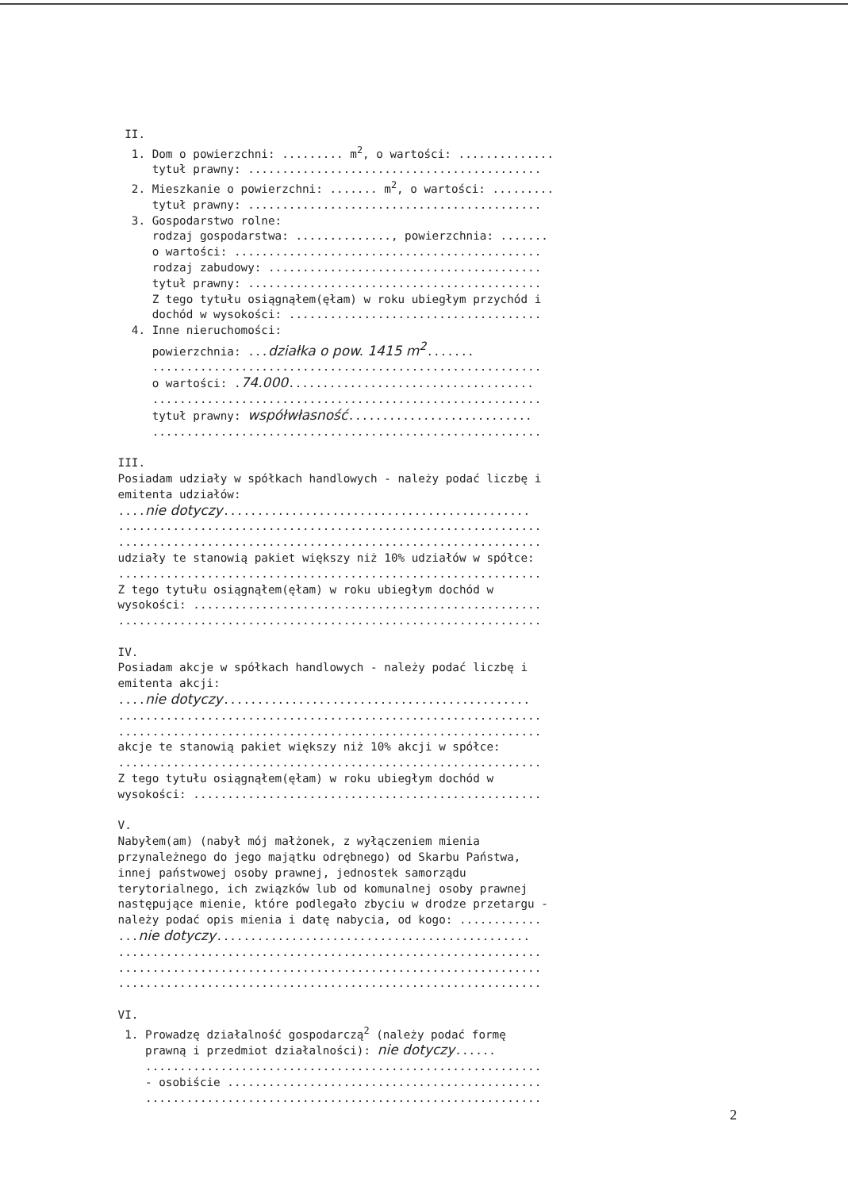II. 1. Dom o powierzchni: ......... m<sup>2</sup>, o wartości: .............. tytuł prawny: ........................................... 2. Mieszkanie o powierzchni: ....... m<sup>2</sup>, o wartości: ......... tytuł prawny: ........................................... 3. Gospodarstwo rolne: rodzaj gospodarstwa: .............., powierzchnia: ....... o wartości: ............................................. rodzaj zabudowy: ........................................ tytuł prawny: ........................................... Z tego tytułu osiągnąłem(ęłam) w roku ubiegłym przychód i dochód w wysokości: ..................................... 4. Inne nieruchomości: powierzchnia: ...działka o pow. 1415 m<sup>2</sup>....... ......................................................... o wartości: .74.000.................................... ......................................................... tytuł prawny: współwłasność........................... ......................................................... III. Posiadam udziały w spółkach handlowych - należy podać liczbę i emitenta udziałów: ....nie dotyczy............................................. .............................................................. .............................................................. udziały te stanowią pakiet większy niż 10% udziałów w spółce: .............................................................. Z tego tytułu osiągnąłem(ęłam) w roku ubiegłym dochód w wysokości: ................................................... .............................................................. IV. Posiadam akcje w spółkach handlowych - należy podać liczbę i emitenta akcji: ....nie dotyczy............................................. .............................................................. .............................................................. akcje te stanowią pakiet większy niż 10% akcji w spółce: .............................................................. Z tego tytułu osiągnąłem(ęłam) w roku ubiegłym dochód w wysokości: ................................................... V. Nabyłem(am) (nabył mój małżonek, z wyłączeniem mienia przynależnego do jego majątku odrębnego) od Skarbu Państwa, innej państwowej osoby prawnej, jednostek samorządu terytorialnego, ich związków lub od komunalnej osoby prawnej następujące mienie, które podlegało zbyciu w drodze przetargu - należy podać opis mienia i datę nabycia, od kogo: ............ ...nie dotyczy.............................................. .............................................................. .............................................................. .............................................................. VI. 1. Prowadzę działalność gospodarczą<sup>2</sup> (należy podać formę prawną i przedmiot działalności): nie dotyczy...... .......................................................... - osobiście .............................................. ..........................................................
2